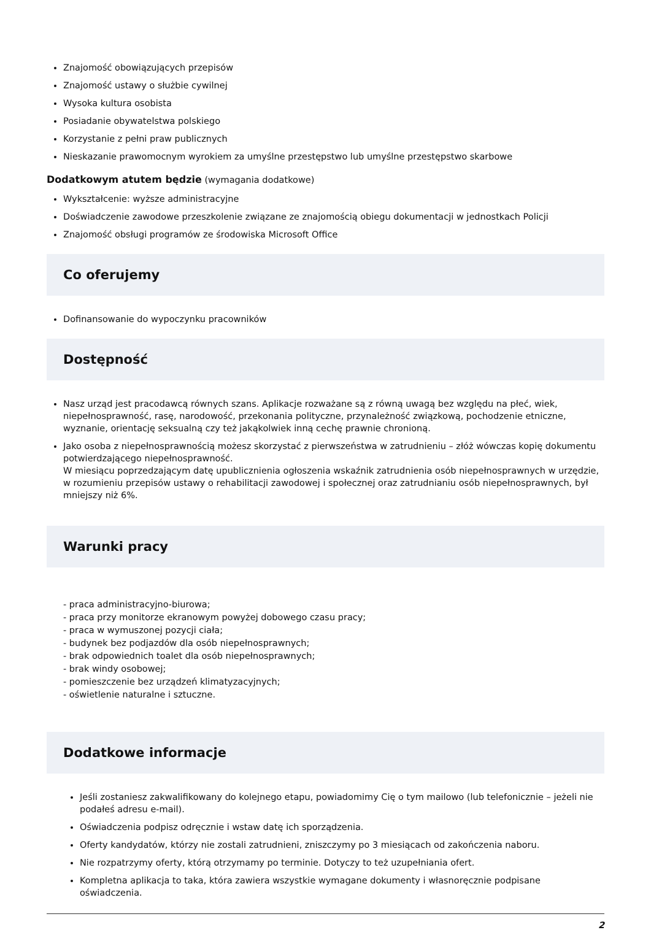Znajomość obowiązujących przepisów
Znajomość ustawy o służbie cywilnej
Wysoka kultura osobista
Posiadanie obywatelstwa polskiego
Korzystanie z pełni praw publicznych
Nieskazanie prawomocnym wyrokiem za umyślne przestępstwo lub umyślne przestępstwo skarbowe
Dodatkowym atutem będzie (wymagania dodatkowe)
Wykształcenie: wyższe administracyjne
Doświadczenie zawodowe przeszkolenie związane ze znajomością obiegu dokumentacji w jednostkach Policji
Znajomość obsługi programów ze środowiska Microsoft Office
Co oferujemy
Dofinansowanie do wypoczynku pracowników
Dostępność
Nasz urząd jest pracodawcą równych szans. Aplikacje rozważane są z równą uwagą bez względu na płeć, wiek, niepełnosprawność, rasę, narodowość, przekonania polityczne, przynależność związkową, pochodzenie etniczne, wyznanie, orientację seksualną czy też jakąkolwiek inną cechę prawnie chronioną.
Jako osoba z niepełnosprawnością możesz skorzystać z pierwszeństwa w zatrudnieniu – złóż wówczas kopię dokumentu potwierdzającego niepełnosprawność.
W miesiącu poprzedzającym datę upublicznienia ogłoszenia wskaźnik zatrudnienia osób niepełnosprawnych w urzędzie, w rozumieniu przepisów ustawy o rehabilitacji zawodowej i społecznej oraz zatrudnianiu osób niepełnosprawnych, był mniejszy niż 6%.
Warunki pracy
- praca administracyjno-biurowa;
- praca przy monitorze ekranowym powyżej dobowego czasu pracy;
- praca w wymuszonej pozycji ciała;
- budynek bez podjazdów dla osób niepełnosprawnych;
- brak odpowiednich toalet dla osób niepełnosprawnych;
- brak windy osobowej;
- pomieszczenie bez urządzeń klimatyzacyjnych;
- oświetlenie naturalne i sztuczne.
Dodatkowe informacje
Jeśli zostaniesz zakwalifikowany do kolejnego etapu, powiadomimy Cię o tym mailowo (lub telefonicznie – jeżeli nie podałeś adresu e-mail).
Oświadczenia podpisz odręcznie i wstaw datę ich sporządzenia.
Oferty kandydatów, którzy nie zostali zatrudnieni, zniszczymy po 3 miesiącach od zakończenia naboru.
Nie rozpatrzymy oferty, którą otrzymamy po terminie. Dotyczy to też uzupełniania ofert.
Kompletna aplikacja to taka, która zawiera wszystkie wymagane dokumenty i własnoręcznie podpisane oświadczenia.
2